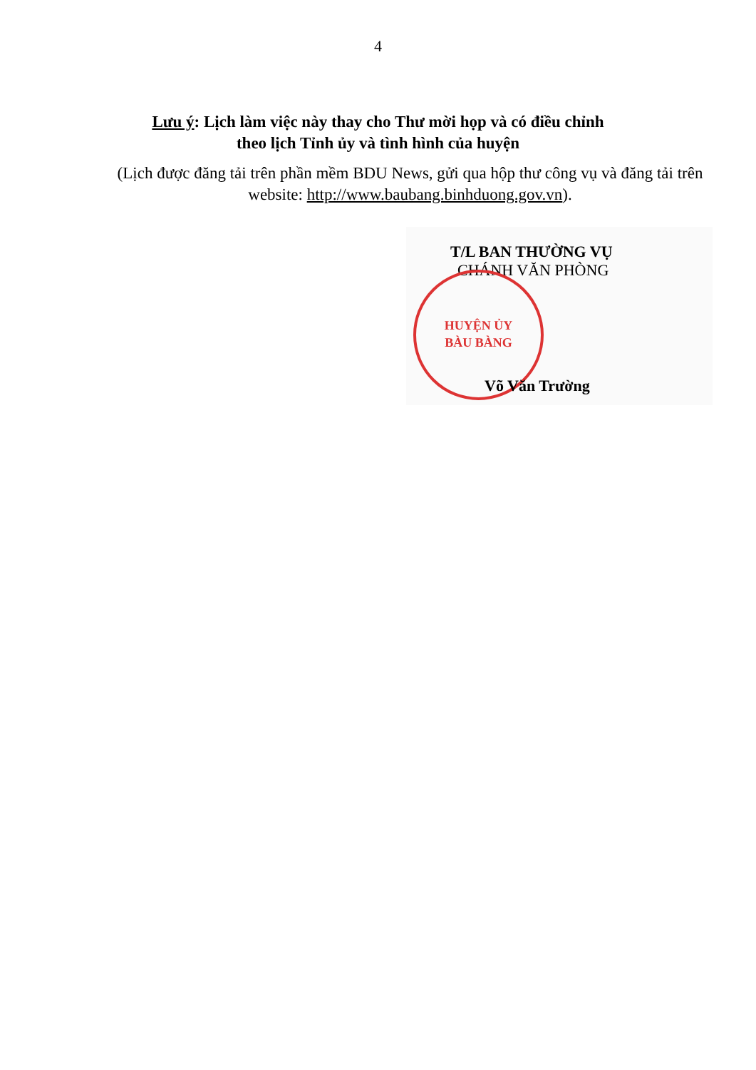4
Lưu ý: Lịch làm việc này thay cho Thư mời họp và có điều chỉnh
theo lịch Tỉnh ủy và tình hình của huyện
(Lịch được đăng tải trên phần mềm BDU News, gửi qua hộp thư công vụ và đăng tải trên website: http://www.baubang.binhduong.gov.vn).
HUYỆN ỦY
BÀU BÀNG
T/L BAN THƯỜNG VỤ
CHÁNH VĂN PHÒNG
Võ Văn Trường